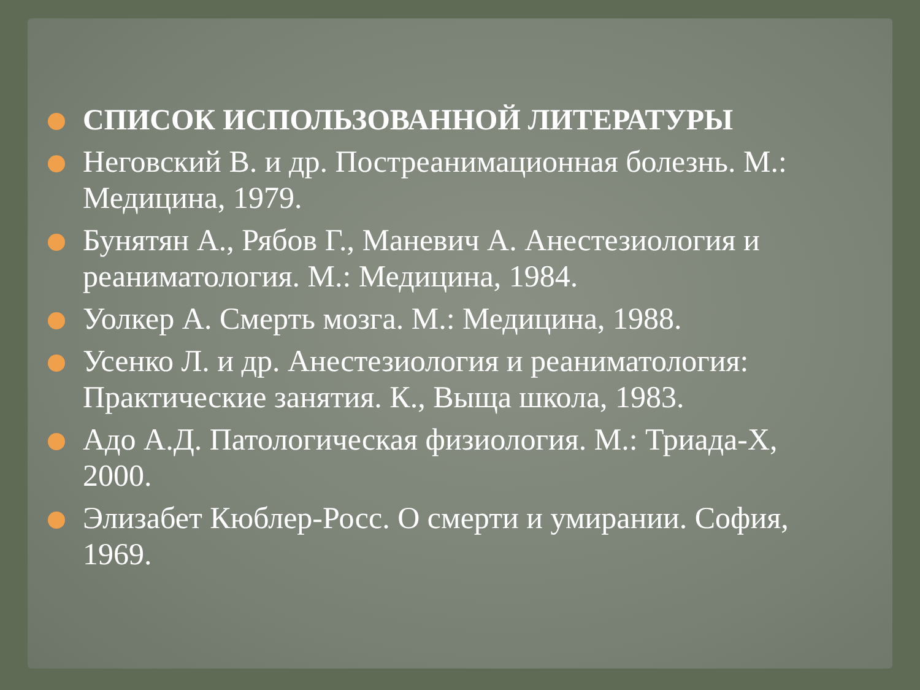СПИСОК ИСПОЛЬЗОВАННОЙ ЛИТЕРАТУРЫ
Неговский В. и др. Постреанимационная болезнь. М.: Медицина, 1979.
Бунятян А., Рябов Г., Маневич А. Анестезиология и реаниматология. М.: Медицина, 1984.
Уолкер А. Смерть мозга. М.: Медицина, 1988.
Усенко Л. и др. Анестезиология и реаниматология: Практические занятия. К., Выща школа, 1983.
Адо А.Д. Патологическая физиология. М.: Триада-Х, 2000.
Элизабет Кюблер-Росс. О смерти и умирании. София, 1969.